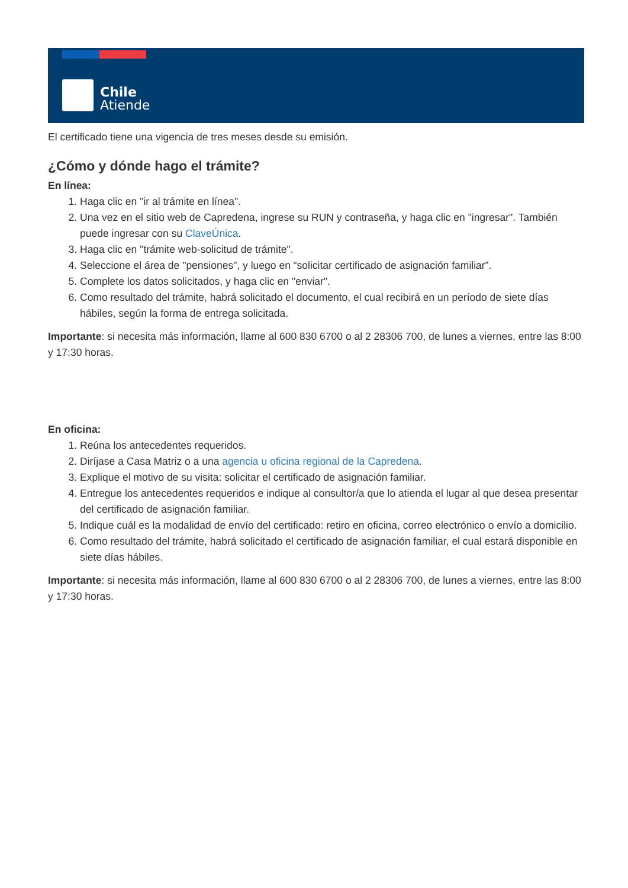Chile
Atiende
El certificado tiene una vigencia de tres meses desde su emisión.
¿Cómo y dónde hago el trámite?
En línea:
1. Haga clic en "ir al trámite en línea".
2. Una vez en el sitio web de Capredena, ingrese su RUN y contraseña, y haga clic en "ingresar". También puede ingresar con su ClaveÚnica.
3. Haga clic en "trámite web-solicitud de trámite".
4. Seleccione el área de "pensiones", y luego en “solicitar certificado de asignación familiar”.
5. Complete los datos solicitados, y haga clic en "enviar".
6. Como resultado del trámite, habrá solicitado el documento, el cual recibirá en un período de siete días hábiles, según la forma de entrega solicitada.
Importante: si necesita más información, llame al 600 830 6700 o al 2 28306 700, de lunes a viernes, entre las 8:00 y 17:30 horas.
En oficina:
1. Reúna los antecedentes requeridos.
2. Diríjase a Casa Matriz o a una agencia u oficina regional de la Capredena.
3. Explique el motivo de su visita: solicitar el certificado de asignación familiar.
4. Entregue los antecedentes requeridos e indique al consultor/a que lo atienda el lugar al que desea presentar del certificado de asignación familiar.
5. Indique cuál es la modalidad de envío del certificado: retiro en oficina, correo electrónico o envío a domicilio.
6. Como resultado del trámite, habrá solicitado el certificado de asignación familiar, el cual estará disponible en siete días hábiles.
Importante: si necesita más información, llame al 600 830 6700 o al 2 28306 700, de lunes a viernes, entre las 8:00 y 17:30 horas.